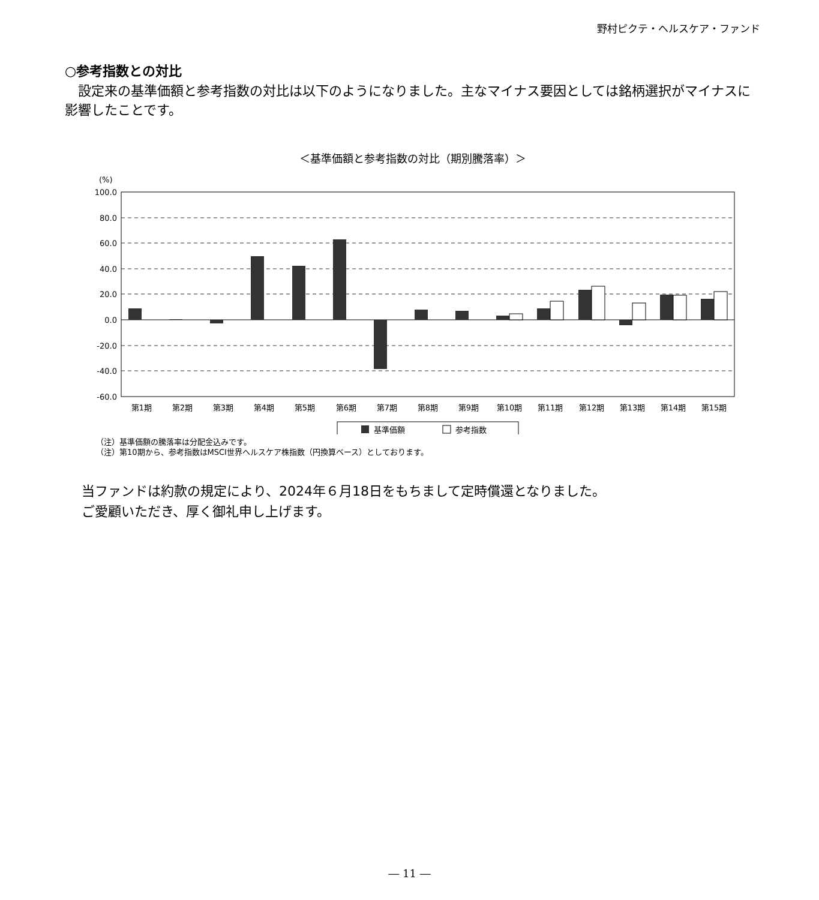野村ピクテ・ヘルスケア・ファンド
○参考指数との対比
設定来の基準価額と参考指数の対比は以下のようになりました。主なマイナス要因としては銘柄選択がマイナスに影響したことです。
＜基準価額と参考指数の対比（期別騰落率）＞
(%)
100.0
80.0
60.0
40.0
20.0
0.0
-20.0
-40.0
-60.0
第1期
第2期
第3期
第4期
第5期
第6期
第7期
第8期
第9期
第10期
第11期
第12期
第13期
第14期
第15期
基準価額
参考指数
（注）基準価額の騰落率は分配金込みです。
（注）第10期から、参考指数はMSCI世界ヘルスケア株指数（円換算ベース）としております。
当ファンドは約款の規定により、2024年６月18日をもちまして定時償還となりました。
ご愛顧いただき、厚く御礼申し上げます。
― 11 ―